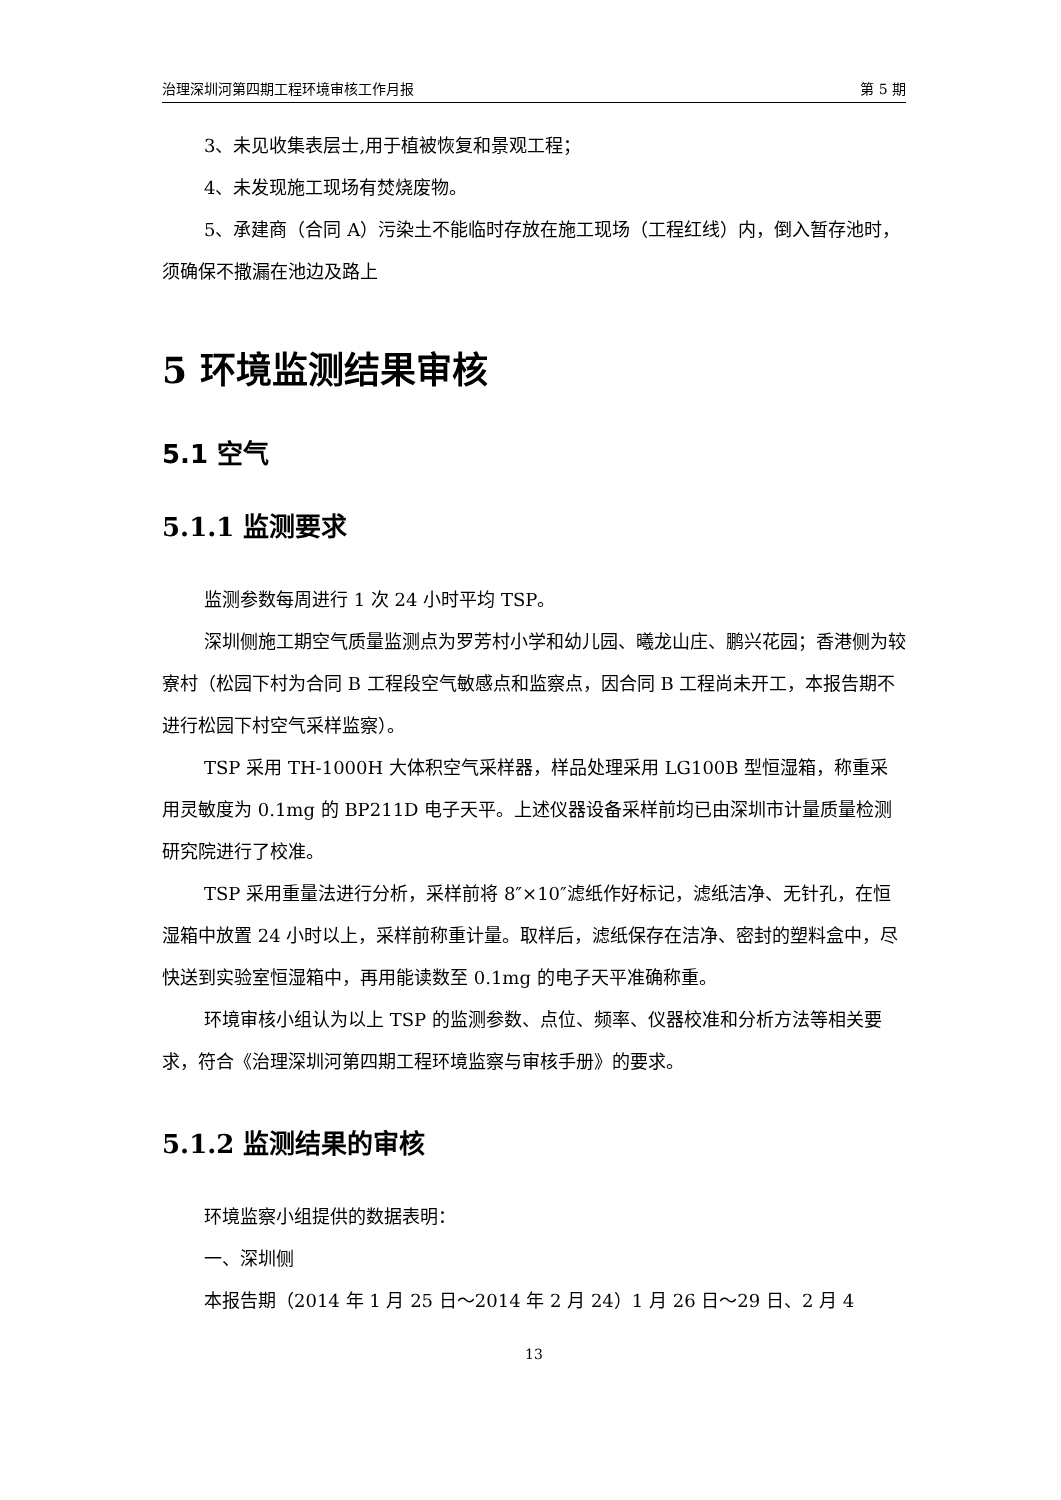治理深圳河第四期工程环境审核工作月报 第 5 期
3、未见收集表层士,用于植被恢复和景观工程；
4、未发现施工现场有焚烧废物。
5、承建商（合同 A）污染土不能临时存放在施工现场（工程红线）内，倒入暂存池时，须确保不撒漏在池边及路上
5 环境监测结果审核
5.1 空气
5.1.1 监测要求
监测参数每周进行 1 次 24 小时平均 TSP。
深圳侧施工期空气质量监测点为罗芳村小学和幼儿园、曦龙山庄、鹏兴花园；香港侧为较寮村（松园下村为合同 B 工程段空气敏感点和监察点，因合同 B 工程尚未开工，本报告期不进行松园下村空气采样监察）。
TSP 采用 TH-1000H 大体积空气采样器，样品处理采用 LG100B 型恒湿箱，称重采用灵敏度为 0.1mg 的 BP211D 电子天平。上述仪器设备采样前均已由深圳市计量质量检测研究院进行了校准。
TSP 采用重量法进行分析，采样前将 8″×10″滤纸作好标记，滤纸洁净、无针孔，在恒湿箱中放置 24 小时以上，采样前称重计量。取样后，滤纸保存在洁净、密封的塑料盒中，尽快送到实验室恒湿箱中，再用能读数至 0.1mg 的电子天平准确称重。
环境审核小组认为以上 TSP 的监测参数、点位、频率、仪器校准和分析方法等相关要求，符合《治理深圳河第四期工程环境监察与审核手册》的要求。
5.1.2 监测结果的审核
环境监察小组提供的数据表明：
一、深圳侧
本报告期（2014 年 1 月 25 日～2014 年 2 月 24）1 月 26 日～29 日、2 月 4
13